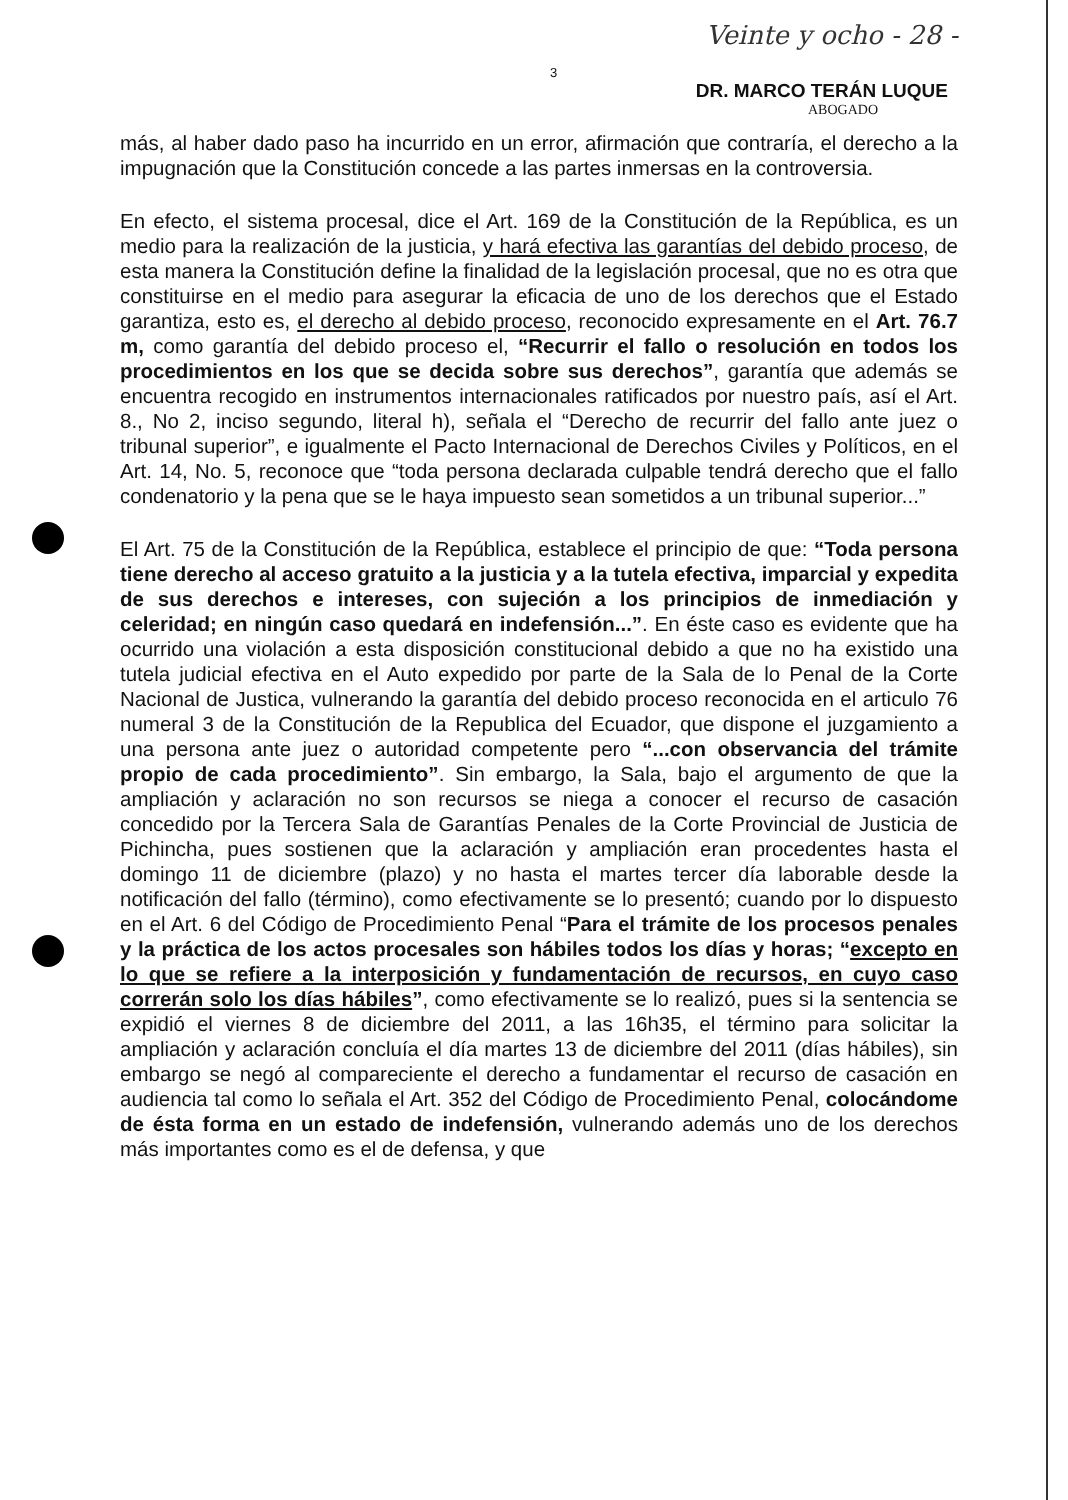3 Veinte y ocho - 28 -
DR. MARCO TERÁN LUQUE
ABOGADO
más, al haber dado paso ha incurrido en un error, afirmación que contraría, el derecho a la impugnación que la Constitución concede a las partes inmersas en la controversia.
En efecto, el sistema procesal, dice el Art. 169 de la Constitución de la República, es un medio para la realización de la justicia, y hará efectiva las garantías del debido proceso, de esta manera la Constitución define la finalidad de la legislación procesal, que no es otra que constituirse en el medio para asegurar la eficacia de uno de los derechos que el Estado garantiza, esto es, el derecho al debido proceso, reconocido expresamente en el Art. 76.7 m, como garantía del debido proceso el, “Recurrir el fallo o resolución en todos los procedimientos en los que se decida sobre sus derechos”, garantía que además se encuentra recogido en instrumentos internacionales ratificados por nuestro país, así el Art. 8., No 2, inciso segundo, literal h), señala el “Derecho de recurrir del fallo ante juez o tribunal superior”, e igualmente el Pacto Internacional de Derechos Civiles y Políticos, en el Art. 14, No. 5, reconoce que “toda persona declarada culpable tendrá derecho que el fallo condenatorio y la pena que se le haya impuesto sean sometidos a un tribunal superior...”
El Art. 75 de la Constitución de la República, establece el principio de que: “Toda persona tiene derecho al acceso gratuito a la justicia y a la tutela efectiva, imparcial y expedita de sus derechos e intereses, con sujeción a los principios de inmediación y celeridad; en ningún caso quedará en indefensión...”. En éste caso es evidente que ha ocurrido una violación a esta disposición constitucional debido a que no ha existido una tutela judicial efectiva en el Auto expedido por parte de la Sala de lo Penal de la Corte Nacional de Justica, vulnerando la garantía del debido proceso reconocida en el articulo 76 numeral 3 de la Constitución de la Republica del Ecuador, que dispone el juzgamiento a una persona ante juez o autoridad competente pero “...con observancia del trámite propio de cada procedimiento”. Sin embargo, la Sala, bajo el argumento de que la ampliación y aclaración no son recursos se niega a conocer el recurso de casación concedido por la Tercera Sala de Garantías Penales de la Corte Provincial de Justicia de Pichincha, pues sostienen que la aclaración y ampliación eran procedentes hasta el domingo 11 de diciembre (plazo) y no hasta el martes tercer día laborable desde la notificación del fallo (término), como efectivamente se lo presentó; cuando por lo dispuesto en el Art. 6 del Código de Procedimiento Penal “Para el trámite de los procesos penales y la práctica de los actos procesales son hábiles todos los días y horas; “excepto en lo que se refiere a la interposición y fundamentación de recursos, en cuyo caso correrán solo los días hábiles”, como efectivamente se lo realizó, pues si la sentencia se expidió el viernes 8 de diciembre del 2011, a las 16h35, el término para solicitar la ampliación y aclaración concluía el día martes 13 de diciembre del 2011 (días hábiles), sin embargo se negó al compareciente el derecho a fundamentar el recurso de casación en audiencia tal como lo señala el Art. 352 del Código de Procedimiento Penal, colocándome de ésta forma en un estado de indefensión, vulnerando además uno de los derechos más importantes como es el de defensa, y que